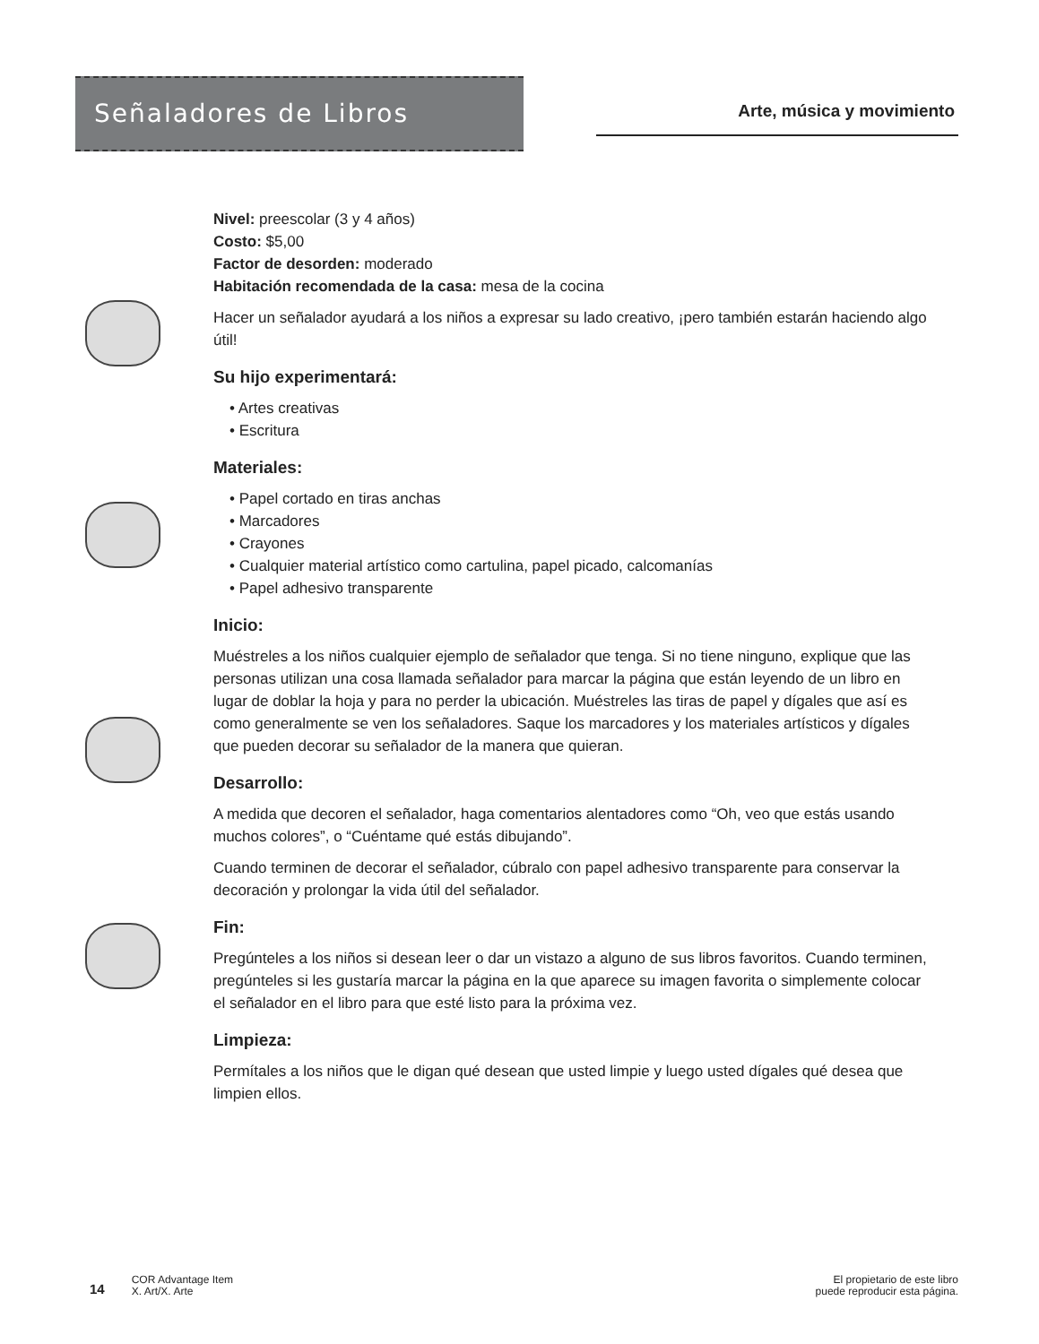Señaladores de Libros
Arte, música y movimiento
Nivel: preescolar (3 y 4 años)
Costo: $5,00
Factor de desorden: moderado
Habitación recomendada de la casa: mesa de la cocina
Hacer un señalador ayudará a los niños a expresar su lado creativo, ¡pero también estarán haciendo algo útil!
Su hijo experimentará:
• Artes creativas
• Escritura
Materiales:
• Papel cortado en tiras anchas
• Marcadores
• Crayones
• Cualquier material artístico como cartulina, papel picado, calcomanías
• Papel adhesivo transparente
Inicio:
Muéstreles a los niños cualquier ejemplo de señalador que tenga. Si no tiene ninguno, explique que las personas utilizan una cosa llamada señalador para marcar la página que están leyendo de un libro en lugar de doblar la hoja y para no perder la ubicación. Muéstreles las tiras de papel y dígales que así es como generalmente se ven los señaladores. Saque los marcadores y los materiales artísticos y dígales que pueden decorar su señalador de la manera que quieran.
Desarrollo:
A medida que decoren el señalador, haga comentarios alentadores como “Oh, veo que estás usando muchos colores”, o “Cuéntame qué estás dibujando”.
Cuando terminen de decorar el señalador, cúbralo con papel adhesivo transparente para conservar la decoración y prolongar la vida útil del señalador.
Fin:
Pregúnteles a los niños si desean leer o dar un vistazo a alguno de sus libros favoritos. Cuando terminen, pregúnteles si les gustaría marcar la página en la que aparece su imagen favorita o simplemente colocar el señalador en el libro para que esté listo para la próxima vez.
Limpieza:
Permítales a los niños que le digan qué desean que usted limpie y luego usted dígales qué desea que limpien ellos.
14
COR Advantage Item
X. Art/X. Arte
El propietario de este libro
puede reproducir esta página.